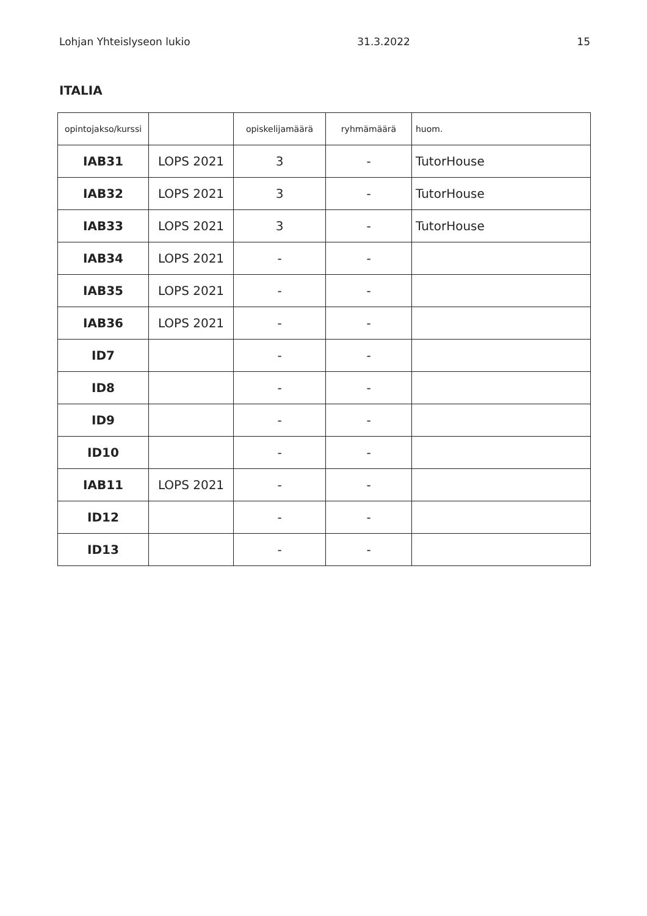Lohjan Yhteislyseon lukio 31.3.2022 15
ITALIA
| opintojakso/kurssi | | opiskelijamäärä | ryhmämäärä | huom. |
| --- | --- | --- | --- | --- |
| IAB31 | LOPS 2021 | 3 | - | TutorHouse |
| IAB32 | LOPS 2021 | 3 | - | TutorHouse |
| IAB33 | LOPS 2021 | 3 | - | TutorHouse |
| IAB34 | LOPS 2021 | - | - | |
| IAB35 | LOPS 2021 | - | - | |
| IAB36 | LOPS 2021 | - | - | |
| ID7 | | - | - | |
| ID8 | | - | - | |
| ID9 | | - | - | |
| ID10 | | - | - | |
| IAB11 | LOPS 2021 | - | - | |
| ID12 | | - | - | |
| ID13 | | - | - | |